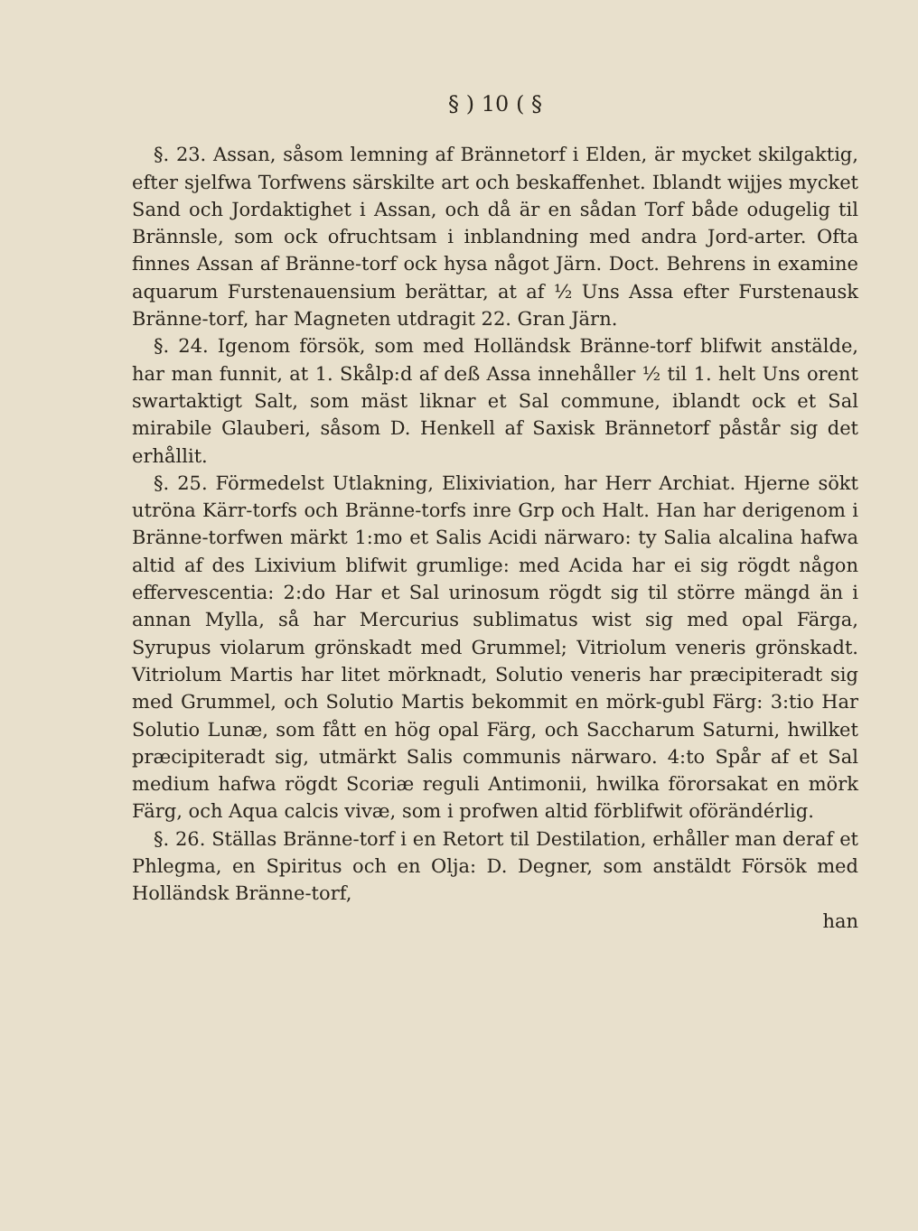§ ) 10 ( §
§. 23. Assan, såsom lemning af Brännetorf i Elden, är mycket skilgaktig, efter sjelfwa Torfwens särskilte art och beskaffenhet. Iblandt wijjes mycket Sand och Jordaktighet i Assan, och då är en sådan Torf både odugelig til Brännsle, som ock ofruchtsam i inblandning med andra Jord-arter. Ofta finnes Assan af Bränne-torf ock hysa något Järn. Doct. Behrens in examine aquarum Furstenauensium berättar, at af ½ Uns Assa efter Furstenausk Bränne-torf, har Magneten utdragit 22. Gran Järn.
§. 24. Igenom försök, som med Holländsk Bränne-torf blifwit anstälde, har man funnit, at 1. Skålp:d af deß Assa innehåller ½ til 1. helt Uns orent swartaktigt Salt, som mäst liknar et Sal commune, iblandt ock et Sal mirabile Glauberi, såsom D. Henkell af Saxisk Brännetorf påstår sig det erhållit.
§. 25. Förmedelst Utlakning, Elixiviation, har Herr Archiat. Hjerne sökt utröna Kärr-torfs och Bränne-torfs inre Grp och Halt. Han har derigenom i Bränne-torfwen märkt 1:mo et Salis Acidi närwaro: ty Salia alcalina hafwa altid af des Lixivium blifwit grumlige: med Acida har ei sig rögdt någon effervescentia: 2:do Har et Sal urinosum rögdt sig til större mängd än i annan Mylla, så har Mercurius sublimatus wist sig med opal Färga, Syrupus violarum grönskadt med Grummel; Vitriolum veneris grönskadt. Vitriolum Martis har litet mörknadt, Solutio veneris har præcipiteradt sig med Grummel, och Solutio Martis bekommit en mörk-gubl Färg: 3:tio Har Solutio Lunæ, som fått en hög opal Färg, och Saccharum Saturni, hwilket præcipiteradt sig, utmärkt Salis communis närwaro. 4:to Spår af et Sal medium hafwa rögdt Scoriæ reguli Antimonii, hwilka förorsakat en mörk Färg, och Aqua calcis vivæ, som i profwen altid förblifwit oförändérlig.
§. 26. Ställas Bränne-torf i en Retort til Destilation, erhåller man deraf et Phlegma, en Spiritus och en Olja: D. Degner, som anstäldt Försök med Holländsk Bränne-torf,
han